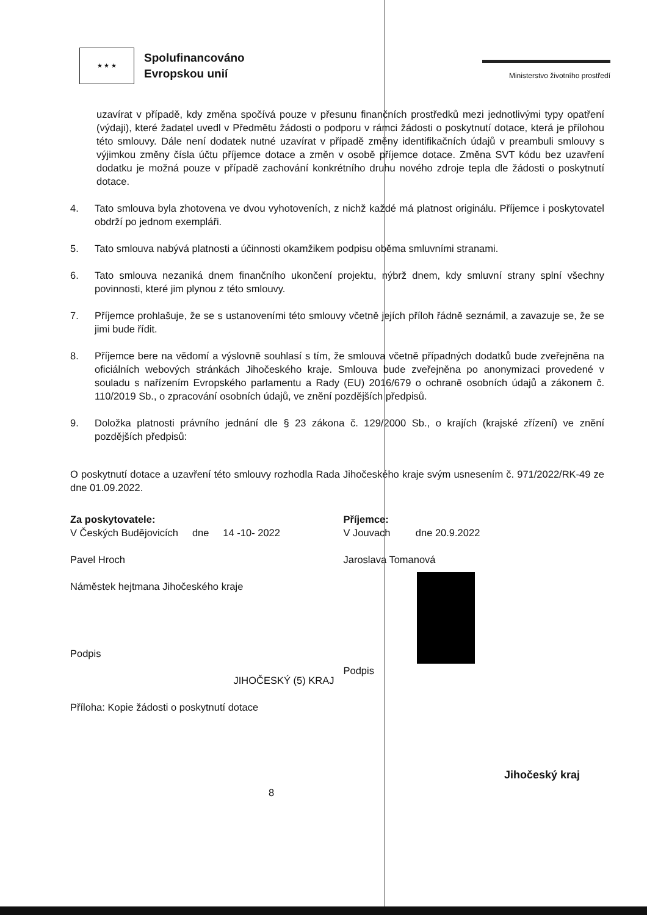★ ★ ★
Spolufinancováno
Evropskou unií
Ministerstvo životního prostředí
uzavírat v případě, kdy změna spočívá pouze v přesunu finančních prostředků mezi jednotlivými typy opatření (výdaji), které žadatel uvedl v Předmětu žádosti o podporu v rámci žádosti o poskytnutí dotace, která je přílohou této smlouvy. Dále není dodatek nutné uzavírat v případě změny identifikačních údajů v preambuli smlouvy s výjimkou změny čísla účtu příjemce dotace a změn v osobě příjemce dotace. Změna SVT kódu bez uzavření dodatku je možná pouze v případě zachování konkrétního druhu nového zdroje tepla dle žádosti o poskytnutí dotace.
4. Tato smlouva byla zhotovena ve dvou vyhotoveních, z nichž každé má platnost originálu. Příjemce i poskytovatel obdrží po jednom exempláři.
5. Tato smlouva nabývá platnosti a účinnosti okamžikem podpisu oběma smluvními stranami.
6. Tato smlouva nezaniká dnem finančního ukončení projektu, nýbrž dnem, kdy smluvní strany splní všechny povinnosti, které jim plynou z této smlouvy.
7. Příjemce prohlašuje, že se s ustanoveními této smlouvy včetně jejích příloh řádně seznámil, a zavazuje se, že se jimi bude řídit.
8. Příjemce bere na vědomí a výslovně souhlasí s tím, že smlouva včetně případných dodatků bude zveřejněna na oficiálních webových stránkách Jihočeského kraje. Smlouva bude zveřejněna po anonymizaci provedené v souladu s nařízením Evropského parlamentu a Rady (EU) 2016/679 o ochraně osobních údajů a zákonem č. 110/2019 Sb., o zpracování osobních údajů, ve znění pozdějších předpisů.
9. Doložka platnosti právního jednání dle § 23 zákona č. 129/2000 Sb., o krajích (krajské zřízení) ve znění pozdějších předpisů:
O poskytnutí dotace a uzavření této smlouvy rozhodla Rada Jihočeského kraje svým usnesením č. 971/2022/RK-49 ze dne 01.09.2022.
Za poskytovatele:
V Českých Budějovicích dne 14 -10- 2022
Pavel Hroch
Náměstek hejtmana Jihočeského kraje
Podpis
JIHOČESKÝ (5) KRAJ
Příloha: Kopie žádosti o poskytnutí dotace
Příjemce:
V Jouvach dne 20.9.2022
Jaroslava Tomanová
Podpis
8 Jihočeský kraj